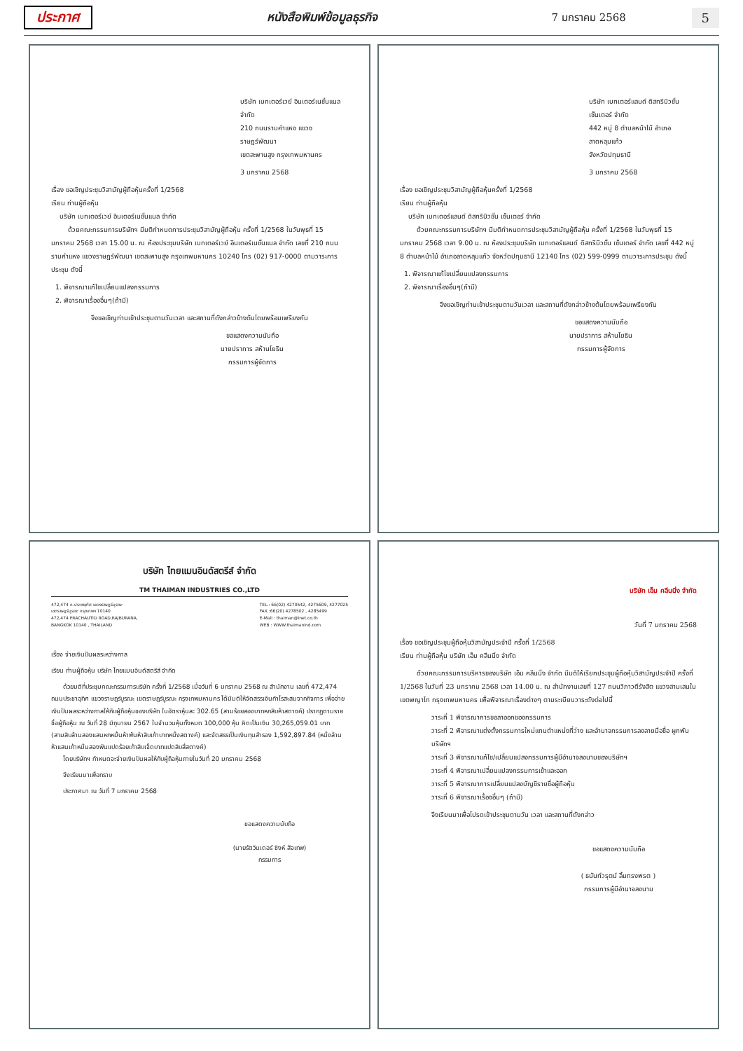ประกาศ หนังสือพิมพ์ข้อมูลธุรกิจ 7 มกราคม 2568 5
บริษัท เบทเตอร์เวย์ อินเตอร์เนชั่นแนล จำกัด
210 ถนนรามคำแหง แขวงราษฎร์พัฒนา
เขตสะพานสูง กรุงเทพมหานคร
3 มกราคม 2568
เรื่อง ขอเชิญประชุมวิสามัญผู้ถือหุ้นครั้งที่ 1/2568
เรียน ท่านผู้ถือหุ้น
บริษัท เบทเตอร์เวย์ อินเตอร์เนชั่นแนล จำกัด
ด้วยคณะกรรมการบริษัทฯ มีมติกำหนดการประชุมวิสามัญผู้ถือหุ้น ครั้งที่ 1/2568 ในวันพุธที่ 15 มกราคม 2568 เวลา 15.00 น. ณ ห้องประชุมบริษัท เบทเตอร์เวย์ อินเตอร์เนชั่นแนล จำกัด เลขที่ 210 ถนนรามคำแหง แขวงราษฎร์พัฒนา เขตสะพานสูง กรุงเทพมหานคร 10240 โทร (02) 917-0000 ตามวาระการประชุม ดังนี้
1. พิจารณาแก้ไขเปลี่ยนแปลงกรรมการ
2. พิจารณาเรื่องอื่นๆ(ถ้ามี)
จึงขอเชิญท่านเข้าประชุมตามวันเวลา และสถานที่ดังกล่าวข้างต้นโดยพร้อมเพรียงกัน
ขอแสดงความนับถือ
นายปราการ สห้านโยธิน
กรรมการผู้จัดการ
บริษัท เบทเตอร์แลนด์ ดิสทริบิวชั่น เซ็นเตอร์ จำกัด
442 หมู่ 8 ตำบลหน้าไม้ อำเภอลาดหลุมแก้ว
จังหวัดปทุมธานี
3 มกราคม 2568
เรื่อง ขอเชิญประชุมวิสามัญผู้ถือหุ้นครั้งที่ 1/2568
เรียน ท่านผู้ถือหุ้น
บริษัท เบทเตอร์แลนด์ ดิสทริบิวชั่น เซ็นเตอร์ จำกัด
ด้วยคณะกรรมการบริษัทฯ มีมติกำหนดการประชุมวิสามัญผู้ถือหุ้น ครั้งที่ 1/2568 ในวันพุธที่ 15 มกราคม 2568 เวลา 9.00 น. ณ ห้องประชุมบริษัท เบทเตอร์แลนด์ ดิสทริบิวชั่น เซ็นเตอร์ จำกัด เลขที่ 442 หมู่ 8 ตำบลหน้าไม้ อำเภอลาดหลุมแก้ว จังหวัดปทุมธานี 12140 โทร (02) 599-0999 ตามวาระการประชุม ดังนี้
1. พิจารณาแก้ไขเปลี่ยนแปลงกรรมการ
2. พิจารณาเรื่องอื่นๆ(ถ้ามี)
จึงขอเชิญท่านเข้าประชุมตามวันเวลา และสถานที่ดังกล่าวข้างต้นโดยพร้อมเพรียงกัน
ขอแสดงความนับถือ
นายปราการ สห้านโยธิน
กรรมการผู้จัดการ
บริษัท ไทยแมนอินดัสตรีส์ จำกัด
TM THAIMAN INDUSTRIES CO.,LTD
472,474 ถ.ประชาอุทิศ แขวงราษฎร์บูรณะ
เขตราษฎร์บูรณะ กรุงเทพฯ 10140
472,474 PRACHAUTID ROAD,RAJBURANA,
BANGKOK 10140 , THAILAND
TEL.: 66(02) 4270542, 4275609, 4277025
FAX.:66(20) 4278502 , 4285499
E-Mail : thaiman@inet.co.th
WEB : WWW.thaimanind.com
เรื่อง จ่ายเงินปันผลระหว่างกาล
เรียน ท่านผู้ถือหุ้น บริษัท ไทยแมนอินดัสตรีส์ จำกัด
ด้วยมติที่ประชุมคณะกรรมการบริษัท ครั้งที่ 1/2568 เมื่อวันที่ 6 มกราคม 2568 ณ สำนักงาน เลขที่ 472,474 ถนนประชาอุทิศ แขวงราษฎร์บูรณะ เขตราษฎร์บูรณะ กรุงเทพมหานคร ได้มีมติให้จัดสรรเงินกำไรสะสมจากกิจการ เพื่อจ่ายเงินปันผลระหว่างกาลให้กับผู้ถือหุ้นของบริษัท ในอัตราหุ้นละ 302.65 (สามร้อยสองบาทหกสิบห้าสตางค์) ปรากฏตามรายชื่อผู้ถือหุ้น ณ วันที่ 28 มิถุนายน 2567 ในจำนวนหุ้นทั้งหมด 100,000 หุ้น คิดเป็นเงิน 30,265,059.01 บาท (สามสิบล้านสองแสนหกหมื่นห้าพันห้าสิบเก้าบาทหนึ่งสตางค์) และจัดสรรเป็นเงินทุนสำรอง 1,592,897.84 (หนึ่งล้านห้าแสนเก้าหมื่นสองพันแปดร้อยเก้าสิบเจ็ดบาทแปดสิบสี่สตางค์)
โดยบริษัทฯ กำหนดจะจ่ายเงินปันผลให้กับผู้ถือหุ้นภายในวันที่ 20 มกราคม 2568
จึงเรียนมาเพื่อทราบ
ประกาศมา ณ วันที่ 7 มกราคม 2568
ขอแสดงความนับถือ
(นายรัตวินเดอร์ ซิงห์ สัจเทพ)
กรรมการ
บริษัท เอ็ม คลีนนิ่ง จำกัด
วันที่ 7 มกราคม 2568
เรื่อง ขอเชิญประชุมผู้ถือหุ้นวิสามัญประจำปี ครั้งที่ 1/2568
เรียน ท่านผู้ถือหุ้น บริษัท เอ็ม คลีนนิ่ง จำกัด
ด้วยคณะกรรมการบริหารของบริษัท เอ็ม คลีนนิ่ง จำกัด มีมติให้เรียกประชุมผู้ถือหุ้นวิสามัญประจำปี ครั้งที่ 1/2568 ในวันที่ 23 มกราคม 2568 เวลา 14.00 น. ณ สำนักงานเลขที่ 127 ถนนวิภาวดีรังสิต แขวงสามเสนใน เขตพญาไท กรุงเทพมหานคร เพื่อพิจารณาเรื่องต่างๆ ตามระเบียบวาระดังต่อไปนี้
วาระที่ 1 พิจารณาการขอลาออกของกรรมการ
วาระที่ 2 พิจารณาแต่งตั้งกรรมการใหม่แทนตำแหน่งที่ว่าง และอำนาจกรรมการลงลายมือชื่อ ผูกพันบริษัทฯ
วาระที่ 3 พิจารณาแก้ไข/เปลี่ยนแปลงกรรมการผู้มีอำนาจลงนามของบริษัทฯ
วาระที่ 4 พิจารณาเปลี่ยนแปลงกรรมการเข้าและออก
วาระที่ 5 พิจารณาการเปลี่ยนแปลงบัญชีรายชื่อผู้ถือหุ้น
วาระที่ 6 พิจารณาเรื่องอื่นๆ (ถ้ามี)
จึงเรียนมาเพื่อโปรดเข้าประชุมตามวัน เวลา และสถานที่ดังกล่าว
ขอแสดงความนับถือ
( ธนันท์วรุตม์ ลิ้มทรงพรต )
กรรมการผู้มีอำนาจลงนาม